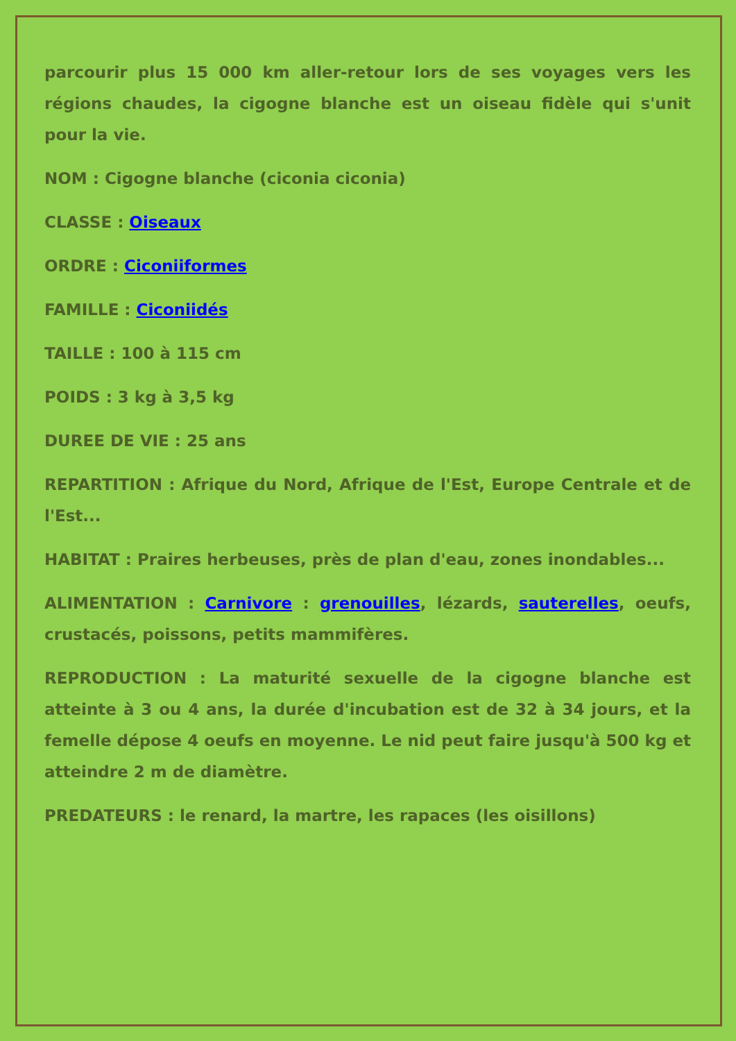parcourir plus 15 000 km aller-retour lors de ses voyages vers les régions chaudes, la cigogne blanche est un oiseau fidèle qui s'unit pour la vie.
NOM : Cigogne blanche (ciconia ciconia)
CLASSE : Oiseaux
ORDRE : Ciconiiformes
FAMILLE : Ciconiidés
TAILLE : 100 à 115 cm
POIDS : 3 kg à 3,5 kg
DUREE DE VIE : 25 ans
REPARTITION : Afrique du Nord, Afrique de l'Est, Europe Centrale et de l'Est...
HABITAT : Praires herbeuses, près de plan d'eau, zones inondables...
ALIMENTATION : Carnivore : grenouilles, lézards, sauterelles, oeufs, crustacés, poissons, petits mammifères.
REPRODUCTION : La maturité sexuelle de la cigogne blanche est atteinte à 3 ou 4 ans, la durée d'incubation est de 32 à 34 jours, et la femelle dépose 4 oeufs en moyenne. Le nid peut faire jusqu'à 500 kg et atteindre 2 m de diamètre.
PREDATEURS : le renard, la martre, les rapaces (les oisillons)